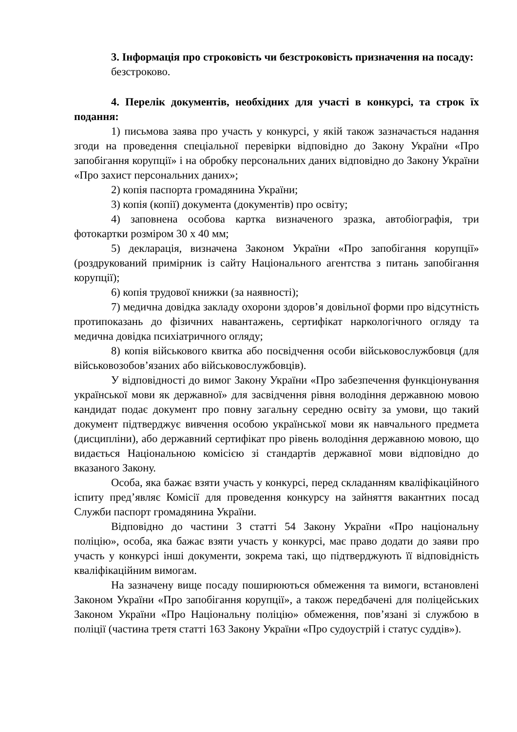3. Інформація про строковість чи безстроковість призначення на посаду:
безстроково.
4. Перелік документів, необхідних для участі в конкурсі, та строк їх подання:
1) письмова заява про участь у конкурсі, у якій також зазначається надання згоди на проведення спеціальної перевірки відповідно до Закону України «Про запобігання корупції» і на обробку персональних даних відповідно до Закону України «Про захист персональних даних»;
2) копія паспорта громадянина України;
3) копія (копії) документа (документів) про освіту;
4) заповнена особова картка визначеного зразка, автобіографія, три фотокартки розміром 30 х 40 мм;
5) декларація, визначена Законом України «Про запобігання корупції» (роздрукований примірник із сайту Національного агентства з питань запобігання корупції);
6) копія трудової книжки (за наявності);
7) медична довідка закладу охорони здоров’я довільної форми про відсутність протипоказань до фізичних навантажень, сертифікат наркологічного огляду та медична довідка психіатричного огляду;
8) копія військового квитка або посвідчення особи військовослужбовця (для військовозобов’язаних або військовослужбовців).
У відповідності до вимог Закону України «Про забезпечення функціонування української мови як державної» для засвідчення рівня володіння державною мовою кандидат подає документ про повну загальну середню освіту за умови, що такий документ підтверджує вивчення особою української мови як навчального предмета (дисципліни), або державний сертифікат про рівень володіння державною мовою, що видається Національною комісією зі стандартів державної мови відповідно до вказаного Закону.
Особа, яка бажає взяти участь у конкурсі, перед складанням кваліфікаційного іспиту пред’являє Комісії для проведення конкурсу на зайняття вакантних посад Служби паспорт громадянина України.
Відповідно до частини 3 статті 54 Закону України «Про національну поліцію», особа, яка бажає взяти участь у конкурсі, має право додати до заяви про участь у конкурсі інші документи, зокрема такі, що підтверджують її відповідність кваліфікаційним вимогам.
На зазначену вище посаду поширюються обмеження та вимоги, встановлені Законом України «Про запобігання корупції», а також передбачені для поліцейських Законом України «Про Національну поліцію» обмеження, пов’язані зі службою в поліції (частина третя статті 163 Закону України «Про судоустрій і статус суддів»).